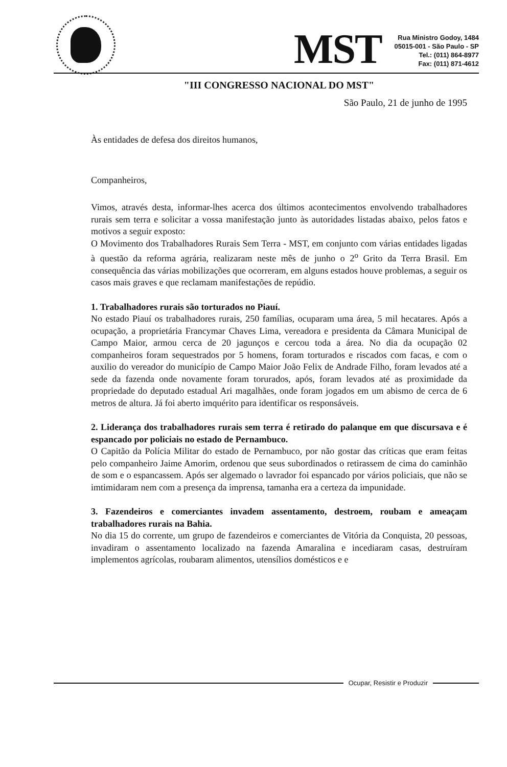MST
Rua Ministro Godoy, 1484
05015-001 - São Paulo - SP
Tel.: (011) 864-8977
Fax: (011) 871-4612
"III CONGRESSO NACIONAL DO MST"
São Paulo, 21 de junho de 1995
Às entidades de defesa dos direitos humanos,
Companheiros,
Vimos, através desta, informar-lhes acerca dos últimos acontecimentos envolvendo trabalhadores rurais sem terra e solicitar a vossa manifestação junto às autoridades listadas abaixo, pelos fatos e motivos a seguir exposto:
O Movimento dos Trabalhadores Rurais Sem Terra - MST, em conjunto com várias entidades ligadas à questão da reforma agrária, realizaram neste mês de junho o 2<sup>o</sup> Grito da Terra Brasil. Em consequência das várias mobilizações que ocorreram, em alguns estados houve problemas, a seguir os casos mais graves e que reclamam manifestações de repúdio.
1. Trabalhadores rurais são torturados no Piauí.
No estado Piauí os trabalhadores rurais, 250 famílias, ocuparam uma área, 5 mil hecatares. Após a ocupação, a proprietária Francymar Chaves Lima, vereadora e presidenta da Câmara Municipal de Campo Maior, armou cerca de 20 jagunços e cercou toda a área. No dia da ocupação 02 companheiros foram sequestrados por 5 homens, foram torturados e riscados com facas, e com o auxilio do vereador do município de Campo Maior João Felix de Andrade Filho, foram levados até a sede da fazenda onde novamente foram torurados, após, foram levados até as proximidade da propriedade do deputado estadual Ari magalhães, onde foram jogados em um abismo de cerca de 6 metros de altura. Já foi aberto imquérito para identificar os responsáveis.
2. Liderança dos trabalhadores rurais sem terra é retirado do palanque em que discursava e é espancado por policiais no estado de Pernambuco.
O Capitão da Polícia Militar do estado de Pernambuco, por não gostar das críticas que eram feitas pelo companheiro Jaime Amorim, ordenou que seus subordinados o retirassem de cima do caminhão de som e o espancassem. Após ser algemado o lavrador foi espancado por vários policiais, que não se imtimidaram nem com a presença da imprensa, tamanha era a certeza da impunidade.
3. Fazendeiros e comerciantes invadem assentamento, destroem, roubam e ameaçam trabalhadores rurais na Bahia.
No dia 15 do corrente, um grupo de fazendeiros e comerciantes de Vitória da Conquista, 20 pessoas, invadiram o assentamento localizado na fazenda Amaralina e incediaram casas, destruíram implementos agrícolas, roubaram alimentos, utensílios domésticos e e
Ocupar, Resistir e Produzir